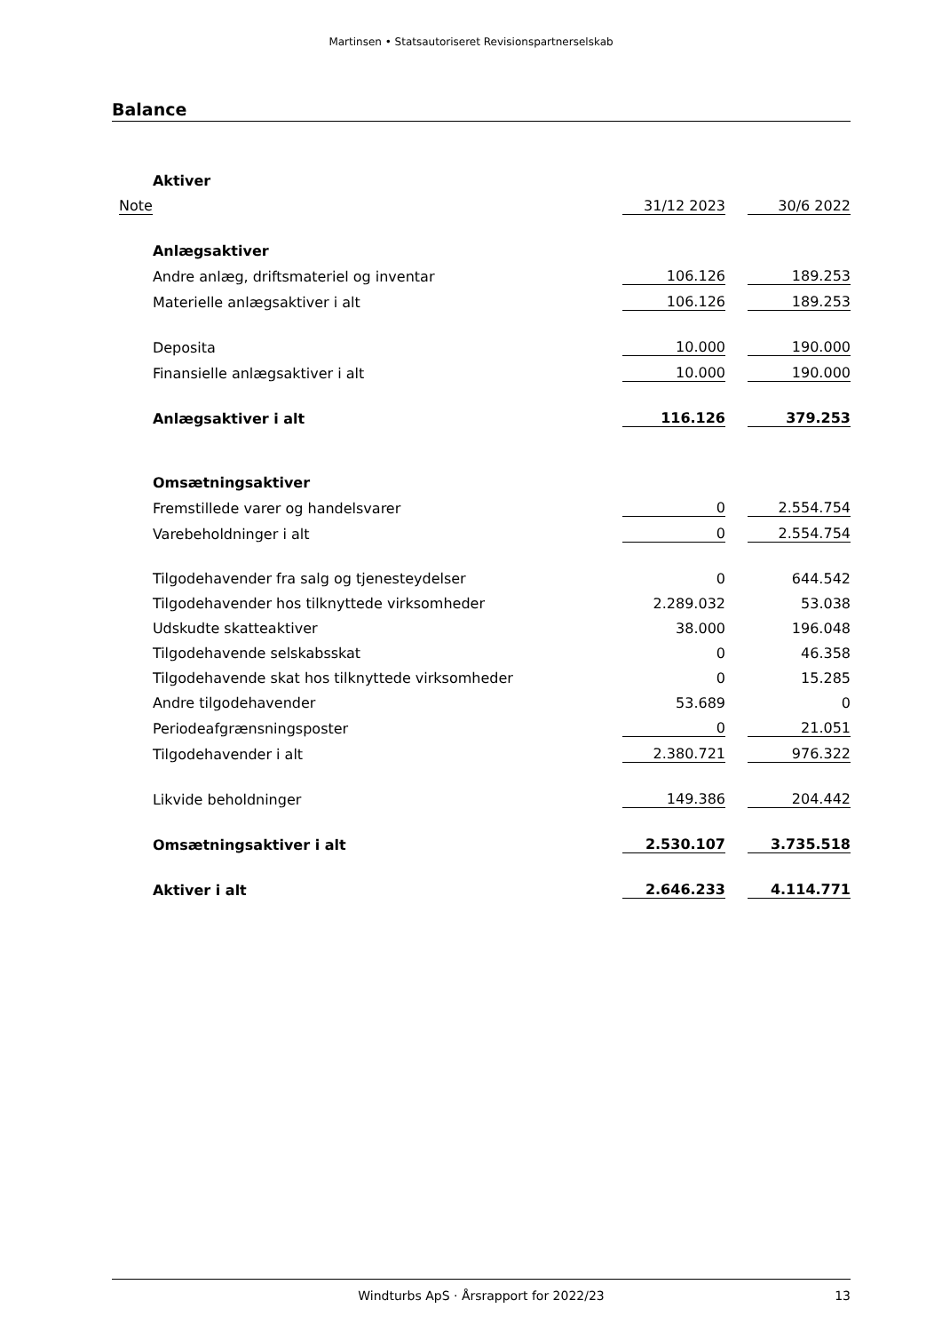Martinsen • Statsautoriseret Revisionspartnerselskab
Balance
| | Aktiver | | | |
| Note | | 31/12 2023 | | 30/6 2022 |
| | Anlægsaktiver | | | |
| | Andre anlæg, driftsmateriel og inventar | 106.126 | | 189.253 |
| | Materielle anlægsaktiver i alt | 106.126 | | 189.253 |
| | Deposita | 10.000 | | 190.000 |
| | Finansielle anlægsaktiver i alt | 10.000 | | 190.000 |
| | Anlægsaktiver i alt | 116.126 | | 379.253 |
| | Omsætningsaktiver | | | |
| | Fremstillede varer og handelsvarer | 0 | | 2.554.754 |
| | Varebeholdninger i alt | 0 | | 2.554.754 |
| | Tilgodehavender fra salg og tjenesteydelser | 0 | | 644.542 |
| | Tilgodehavender hos tilknyttede virksomheder | 2.289.032 | | 53.038 |
| | Udskudte skatteaktiver | 38.000 | | 196.048 |
| | Tilgodehavende selskabsskat | 0 | | 46.358 |
| | Tilgodehavende skat hos tilknyttede virksomheder | 0 | | 15.285 |
| | Andre tilgodehavender | 53.689 | | 0 |
| | Periodeafgrænsningsposter | 0 | | 21.051 |
| | Tilgodehavender i alt | 2.380.721 | | 976.322 |
| | Likvide beholdninger | 149.386 | | 204.442 |
| | Omsætningsaktiver i alt | 2.530.107 | | 3.735.518 |
| | Aktiver i alt | 2.646.233 | | 4.114.771 |
Windturbs ApS · Årsrapport for 2022/23 13